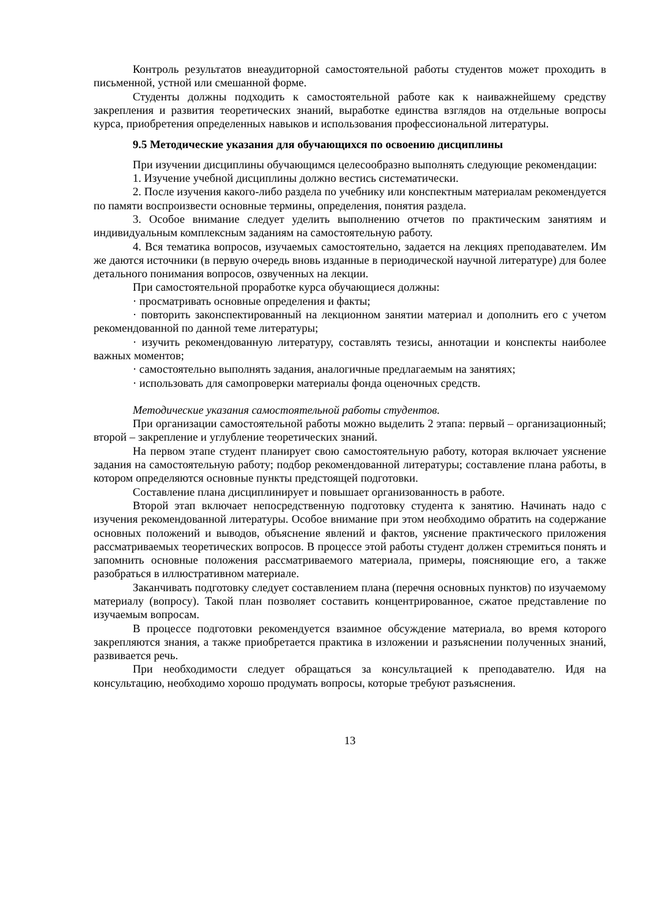Контроль результатов внеаудиторной самостоятельной работы студентов может проходить в письменной, устной или смешанной форме.
Студенты должны подходить к самостоятельной работе как к наиважнейшему средству закрепления и развития теоретических знаний, выработке единства взглядов на отдельные вопросы курса, приобретения определенных навыков и использования профессиональной литературы.
9.5 Методические указания для обучающихся по освоению дисциплины
При изучении дисциплины обучающимся целесообразно выполнять следующие рекомендации:
1. Изучение учебной дисциплины должно вестись систематически.
2. После изучения какого-либо раздела по учебнику или конспектным материалам рекомендуется по памяти воспроизвести основные термины, определения, понятия раздела.
3. Особое внимание следует уделить выполнению отчетов по практическим занятиям и индивидуальным комплексным заданиям на самостоятельную работу.
4. Вся тематика вопросов, изучаемых самостоятельно, задается на лекциях преподавателем. Им же даются источники (в первую очередь вновь изданные в периодической научной литературе) для более детального понимания вопросов, озвученных на лекции.
При самостоятельной проработке курса обучающиеся должны:
· просматривать основные определения и факты;
· повторить законспектированный на лекционном занятии материал и дополнить его с учетом рекомендованной по данной теме литературы;
· изучить рекомендованную литературу, составлять тезисы, аннотации и конспекты наиболее важных моментов;
· самостоятельно выполнять задания, аналогичные предлагаемым на занятиях;
· использовать для самопроверки материалы фонда оценочных средств.
Методические указания самостоятельной работы студентов.
При организации самостоятельной работы можно выделить 2 этапа: первый – организационный; второй – закрепление и углубление теоретических знаний.
На первом этапе студент планирует свою самостоятельную работу, которая включает уяснение задания на самостоятельную работу; подбор рекомендованной литературы; составление плана работы, в котором определяются основные пункты предстоящей подготовки.
Составление плана дисциплинирует и повышает организованность в работе.
Второй этап включает непосредственную подготовку студента к занятию. Начинать надо с изучения рекомендованной литературы. Особое внимание при этом необходимо обратить на содержание основных положений и выводов, объяснение явлений и фактов, уяснение практического приложения рассматриваемых теоретических вопросов. В процессе этой работы студент должен стремиться понять и запомнить основные положения рассматриваемого материала, примеры, поясняющие его, а также разобраться в иллюстративном материале.
Заканчивать подготовку следует составлением плана (перечня основных пунктов) по изучаемому материалу (вопросу). Такой план позволяет составить концентрированное, сжатое представление по изучаемым вопросам.
В процессе подготовки рекомендуется взаимное обсуждение материала, во время которого закрепляются знания, а также приобретается практика в изложении и разъяснении полученных знаний, развивается речь.
При необходимости следует обращаться за консультацией к преподавателю. Идя на консультацию, необходимо хорошо продумать вопросы, которые требуют разъяснения.
13